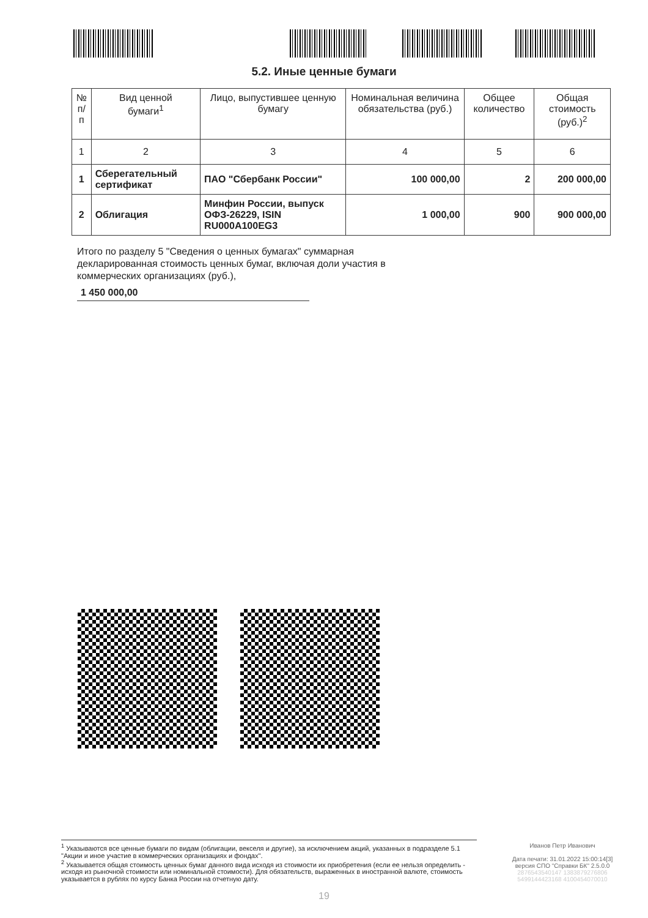5.2. Иные ценные бумаги
| № п/п | Вид ценной бумаги<sup>1</sup> | Лицо, выпустившее ценную бумагу | Номинальная величина обязательства (руб.) | Общее количество | Общая стоимость (руб.)<sup>2</sup> |
| --- | --- | --- | --- | --- | --- |
| 1 | 2 | 3 | 4 | 5 | 6 |
| 1 | Сберегательный сертификат | ПАО "Сбербанк России" | 100 000,00 | 2 | 200 000,00 |
| 2 | Облигация | Минфин России, выпуск ОФЗ-26229, ISIN RU000A100EG3 | 1 000,00 | 900 | 900 000,00 |
Итого по разделу 5 "Сведения о ценных бумагах" суммарная декларированная стоимость ценных бумаг, включая доли участия в коммерческих организациях (руб.),
1 450 000,00
<sup>1</sup> Указываются все ценные бумаги по видам (облигации, векселя и другие), за исключением акций, указанных в подразделе 5.1 "Акции и иное участие в коммерческих организациях и фондах".
<sup>2</sup> Указывается общая стоимость ценных бумаг данного вида исходя из стоимости их приобретения (если ее нельзя определить - исходя из рыночной стоимости или номинальной стоимости). Для обязательств, выраженных в иностранной валюте, стоимость указывается в рублях по курсу Банка России на отчетную дату.
Иванов Петр Иванович
Дата печати: 31.01.2022 15:00:14[3]
версия СПО "Справки БК" 2.5.0.0
2876543540147 1383879276806
5499144423168 4100454070010
19